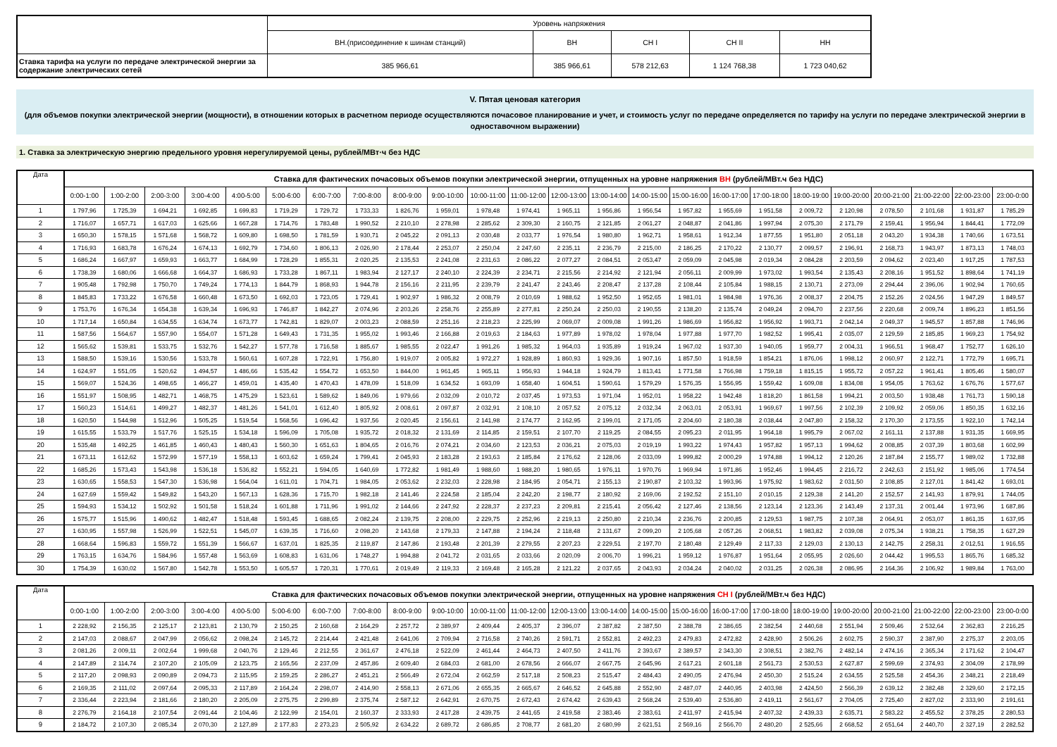| | Уровень напряжения | | | | |
| | ВН.(присоединение к шинам станций) | ВН | СН I | СН II | НН |
| Ставка тарифа на услуги по передаче электрической энергии за содержание электрических сетей | 385 966,61 | 385 966,61 | 578 212,63 | 1 124 768,38 | 1 723 040,62 |
V. Пятая ценовая категория
(для объемов покупки электрической энергии (мощности), в отношении которых в расчетном периоде осуществляются почасовое планирование и учет, и стоимость услуг по передаче определяется по тарифу на услуги по передаче электрической энергии в одноставочном выражении)
1. Ставка за электрическую энергию предельного уровня нерегулируемой цены, рублей/МВт·ч без НДС
| Дата | Ставка для фактических почасовых объемов покупки электрической энергии, отпущенных на уровне напряжения ВН (рублей/МВт.ч без НДС) | | | | | | | | | | | | | | | | | | | | | | | |
| --- | --- | --- | --- | --- | --- | --- | --- | --- | --- | --- | --- | --- | --- | --- | --- | --- | --- | --- | --- | --- | --- | --- | --- | --- |
| | 0:00-1:00 | 1:00-2:00 | 2:00-3:00 | 3:00-4:00 | 4:00-5:00 | 5:00-6:00 | 6:00-7:00 | 7:00-8:00 | 8:00-9:00 | 9:00-10:00 | 10:00-11:00 | 11:00-12:00 | 12:00-13:00 | 13:00-14:00 | 14:00-15:00 | 15:00-16:00 | 16:00-17:00 | 17:00-18:00 | 18:00-19:00 | 19:00-20:00 | 20:00-21:00 | 21:00-22:00 | 22:00-23:00 | 23:00-0:00 |
| 1 | 1 797,96 | 1 725,39 | 1 694,21 | 1 692,85 | 1 699,83 | 1 719,29 | 1 729,72 | 1 733,33 | 1 826,76 | 1 959,01 | 1 978,48 | 1 974,41 | 1 965,11 | 1 956,86 | 1 956,54 | 1 957,82 | 1 955,69 | 1 951,58 | 2 009,72 | 2 120,98 | 2 078,50 | 2 101,68 | 1 931,87 | 1 785,29 |
| 2 | 1 716,07 | 1 657,71 | 1 617,03 | 1 625,66 | 1 667,28 | 1 714,76 | 1 783,48 | 1 990,52 | 2 210,10 | 2 278,98 | 2 285,62 | 2 309,30 | 2 160,75 | 2 121,85 | 2 061,27 | 2 048,87 | 2 041,86 | 1 997,94 | 2 075,30 | 2 171,79 | 2 159,41 | 1 956,94 | 1 844,41 | 1 772,09 |
| 3 | 1 650,30 | 1 578,15 | 1 571,68 | 1 568,72 | 1 609,80 | 1 698,50 | 1 781,59 | 1 930,71 | 2 045,22 | 2 091,13 | 2 030,48 | 2 033,77 | 1 976,54 | 1 980,80 | 1 962,71 | 1 958,61 | 1 912,34 | 1 877,55 | 1 951,80 | 2 051,18 | 2 043,20 | 1 934,38 | 1 740,66 | 1 673,51 |
| 4 | 1 716,93 | 1 683,78 | 1 676,24 | 1 674,13 | 1 692,79 | 1 734,60 | 1 806,13 | 2 026,90 | 2 178,44 | 2 253,07 | 2 250,04 | 2 247,60 | 2 235,11 | 2 236,79 | 2 215,00 | 2 186,25 | 2 170,22 | 2 130,77 | 2 099,57 | 2 196,91 | 2 168,73 | 1 943,97 | 1 873,13 | 1 748,03 |
| 5 | 1 686,24 | 1 667,97 | 1 659,93 | 1 663,77 | 1 684,99 | 1 728,29 | 1 855,31 | 2 020,25 | 2 135,53 | 2 241,08 | 2 231,63 | 2 086,22 | 2 077,27 | 2 084,51 | 2 053,47 | 2 059,09 | 2 045,98 | 2 019,34 | 2 084,28 | 2 203,59 | 2 094,62 | 2 023,40 | 1 917,25 | 1 787,53 |
| 6 | 1 738,39 | 1 680,06 | 1 666,68 | 1 664,37 | 1 686,93 | 1 733,28 | 1 867,11 | 1 983,94 | 2 127,17 | 2 240,10 | 2 224,39 | 2 234,71 | 2 215,56 | 2 214,92 | 2 121,94 | 2 056,11 | 2 009,99 | 1 973,02 | 1 993,54 | 2 135,43 | 2 208,16 | 1 951,52 | 1 898,64 | 1 741,19 |
| 7 | 1 905,48 | 1 792,98 | 1 750,70 | 1 749,24 | 1 774,13 | 1 844,79 | 1 868,93 | 1 944,78 | 2 156,16 | 2 211,95 | 2 239,79 | 2 241,47 | 2 243,46 | 2 208,47 | 2 137,28 | 2 108,44 | 2 105,84 | 1 988,15 | 2 130,71 | 2 273,09 | 2 294,44 | 2 396,06 | 1 902,94 | 1 760,65 |
| 8 | 1 845,83 | 1 733,22 | 1 676,58 | 1 660,48 | 1 673,50 | 1 692,03 | 1 723,05 | 1 729,41 | 1 902,97 | 1 986,32 | 2 008,79 | 2 010,69 | 1 988,62 | 1 952,50 | 1 952,65 | 1 981,01 | 1 984,98 | 1 976,36 | 2 008,37 | 2 204,75 | 2 152,26 | 2 024,56 | 1 947,29 | 1 849,57 |
| 9 | 1 753,76 | 1 676,34 | 1 654,38 | 1 639,34 | 1 696,93 | 1 746,87 | 1 842,27 | 2 074,96 | 2 203,26 | 2 258,76 | 2 255,89 | 2 277,81 | 2 250,24 | 2 250,03 | 2 190,55 | 2 138,20 | 2 135,74 | 2 049,24 | 2 094,70 | 2 237,56 | 2 220,68 | 2 009,74 | 1 896,23 | 1 851,56 |
| 10 | 1 717,14 | 1 650,84 | 1 634,55 | 1 634,74 | 1 673,77 | 1 742,81 | 1 829,07 | 2 003,23 | 2 088,59 | 2 251,16 | 2 218,23 | 2 225,99 | 2 069,07 | 2 009,08 | 1 991,26 | 1 986,69 | 1 956,82 | 1 956,92 | 1 993,71 | 2 042,14 | 2 049,37 | 1 945,57 | 1 857,88 | 1 746,96 |
| 11 | 1 587,56 | 1 564,67 | 1 557,90 | 1 554,07 | 1 571,28 | 1 649,43 | 1 731,35 | 1 955,02 | 1 993,46 | 2 166,88 | 2 019,63 | 2 184,63 | 1 977,89 | 1 978,02 | 1 978,04 | 1 977,88 | 1 977,70 | 1 982,52 | 1 995,41 | 2 035,07 | 2 129,59 | 2 185,85 | 1 969,23 | 1 754,92 |
| 12 | 1 565,62 | 1 539,81 | 1 533,75 | 1 532,76 | 1 542,27 | 1 577,78 | 1 716,58 | 1 885,67 | 1 985,55 | 2 022,47 | 1 991,26 | 1 985,32 | 1 964,03 | 1 935,89 | 1 919,24 | 1 967,02 | 1 937,30 | 1 940,05 | 1 959,77 | 2 004,31 | 1 966,51 | 1 968,47 | 1 752,77 | 1 626,10 |
| 13 | 1 588,50 | 1 539,16 | 1 530,56 | 1 533,78 | 1 560,61 | 1 607,28 | 1 722,91 | 1 756,80 | 1 919,07 | 2 005,82 | 1 972,27 | 1 928,89 | 1 860,93 | 1 929,36 | 1 907,16 | 1 857,50 | 1 918,59 | 1 854,21 | 1 876,06 | 1 998,12 | 2 060,97 | 2 122,71 | 1 772,79 | 1 695,71 |
| 14 | 1 624,97 | 1 551,05 | 1 520,62 | 1 494,57 | 1 486,66 | 1 535,42 | 1 554,72 | 1 653,50 | 1 844,00 | 1 961,45 | 1 965,11 | 1 956,93 | 1 944,18 | 1 924,79 | 1 813,41 | 1 771,58 | 1 766,98 | 1 759,18 | 1 815,15 | 1 955,72 | 2 057,22 | 1 961,41 | 1 805,46 | 1 580,07 |
| 15 | 1 569,07 | 1 524,36 | 1 498,65 | 1 466,27 | 1 459,01 | 1 435,40 | 1 470,43 | 1 478,09 | 1 518,09 | 1 634,52 | 1 693,09 | 1 658,40 | 1 604,51 | 1 590,61 | 1 579,29 | 1 576,35 | 1 556,95 | 1 559,42 | 1 609,08 | 1 834,08 | 1 954,05 | 1 763,62 | 1 676,76 | 1 577,67 |
| 16 | 1 551,97 | 1 508,95 | 1 482,71 | 1 468,75 | 1 475,29 | 1 523,61 | 1 589,62 | 1 849,06 | 1 979,66 | 2 032,09 | 2 010,72 | 2 037,45 | 1 973,53 | 1 971,04 | 1 952,01 | 1 958,22 | 1 942,48 | 1 818,20 | 1 861,58 | 1 994,21 | 2 003,50 | 1 938,48 | 1 761,73 | 1 590,18 |
| 17 | 1 560,23 | 1 514,61 | 1 499,27 | 1 482,37 | 1 481,26 | 1 541,01 | 1 612,40 | 1 805,92 | 2 008,61 | 2 097,87 | 2 032,91 | 2 108,10 | 2 057,52 | 2 075,12 | 2 032,34 | 2 063,01 | 2 053,91 | 1 969,67 | 1 997,56 | 2 102,39 | 2 109,92 | 2 059,06 | 1 850,35 | 1 632,16 |
| 18 | 1 620,50 | 1 544,98 | 1 512,96 | 1 505,25 | 1 519,54 | 1 568,56 | 1 696,42 | 1 937,56 | 2 020,45 | 2 156,61 | 2 141,98 | 2 174,77 | 2 162,95 | 2 199,01 | 2 171,05 | 2 204,60 | 2 180,38 | 2 038,44 | 2 047,80 | 2 158,32 | 2 170,30 | 2 173,55 | 1 922,10 | 1 742,14 |
| 19 | 1 615,55 | 1 533,79 | 1 517,76 | 1 525,15 | 1 534,18 | 1 596,09 | 1 705,08 | 1 935,72 | 2 018,32 | 2 131,69 | 2 114,85 | 2 159,51 | 2 107,70 | 2 119,25 | 2 084,55 | 2 095,23 | 2 011,95 | 1 964,18 | 1 995,79 | 2 067,02 | 2 161,11 | 2 137,88 | 1 931,35 | 1 669,95 |
| 20 | 1 535,48 | 1 492,25 | 1 461,85 | 1 460,43 | 1 480,43 | 1 560,30 | 1 651,63 | 1 804,65 | 2 016,76 | 2 074,21 | 2 034,60 | 2 123,53 | 2 036,21 | 2 075,03 | 2 019,19 | 1 993,22 | 1 974,43 | 1 957,82 | 1 957,13 | 1 994,62 | 2 008,85 | 2 037,39 | 1 803,68 | 1 602,99 |
| 21 | 1 673,11 | 1 612,62 | 1 572,99 | 1 577,19 | 1 558,13 | 1 603,62 | 1 659,24 | 1 799,41 | 2 045,93 | 2 183,28 | 2 193,63 | 2 185,84 | 2 176,62 | 2 128,06 | 2 033,09 | 1 999,82 | 2 000,29 | 1 974,88 | 1 994,12 | 2 120,26 | 2 187,84 | 2 155,77 | 1 989,02 | 1 732,88 |
| 22 | 1 685,26 | 1 573,43 | 1 543,98 | 1 536,18 | 1 536,82 | 1 552,21 | 1 594,05 | 1 640,69 | 1 772,82 | 1 981,49 | 1 988,60 | 1 988,20 | 1 980,65 | 1 976,11 | 1 970,76 | 1 969,94 | 1 971,86 | 1 952,46 | 1 994,45 | 2 216,72 | 2 242,63 | 2 151,92 | 1 985,06 | 1 774,54 |
| 23 | 1 630,65 | 1 558,53 | 1 547,30 | 1 536,98 | 1 564,04 | 1 611,01 | 1 704,71 | 1 984,05 | 2 053,62 | 2 232,03 | 2 228,98 | 2 184,95 | 2 054,71 | 2 155,13 | 2 190,87 | 2 103,32 | 1 993,96 | 1 975,92 | 1 983,62 | 2 031,50 | 2 108,85 | 2 127,01 | 1 841,42 | 1 693,01 |
| 24 | 1 627,69 | 1 559,42 | 1 549,82 | 1 543,20 | 1 567,13 | 1 628,36 | 1 715,70 | 1 982,18 | 2 141,46 | 2 224,58 | 2 185,04 | 2 242,20 | 2 198,77 | 2 180,92 | 2 169,06 | 2 192,52 | 2 151,10 | 2 010,15 | 2 129,38 | 2 141,20 | 2 152,57 | 2 141,93 | 1 879,91 | 1 744,05 |
| 25 | 1 594,93 | 1 534,12 | 1 502,92 | 1 501,58 | 1 518,24 | 1 601,88 | 1 711,96 | 1 991,02 | 2 144,66 | 2 247,92 | 2 228,37 | 2 237,23 | 2 209,81 | 2 215,41 | 2 056,42 | 2 127,46 | 2 138,56 | 2 123,14 | 2 123,36 | 2 143,49 | 2 137,31 | 2 001,44 | 1 973,96 | 1 687,86 |
| 26 | 1 575,77 | 1 515,96 | 1 490,62 | 1 482,47 | 1 518,48 | 1 593,45 | 1 688,65 | 2 082,24 | 2 139,75 | 2 208,00 | 2 229,75 | 2 252,96 | 2 219,13 | 2 250,80 | 2 210,34 | 2 236,76 | 2 200,85 | 2 129,53 | 1 987,75 | 2 107,38 | 2 064,91 | 2 053,07 | 1 861,35 | 1 637,95 |
| 27 | 1 630,95 | 1 557,98 | 1 526,99 | 1 522,51 | 1 545,07 | 1 639,35 | 1 716,60 | 2 098,20 | 2 143,68 | 2 179,33 | 2 147,88 | 2 194,24 | 2 118,48 | 2 131,67 | 2 099,20 | 2 105,68 | 2 057,26 | 2 068,51 | 1 983,82 | 2 039,08 | 2 075,34 | 1 938,21 | 1 758,35 | 1 627,29 |
| 28 | 1 668,64 | 1 596,83 | 1 559,72 | 1 551,39 | 1 566,67 | 1 637,01 | 1 825,35 | 2 119,87 | 2 147,86 | 2 193,48 | 2 201,39 | 2 279,55 | 2 207,23 | 2 229,51 | 2 197,70 | 2 180,48 | 2 129,49 | 2 117,33 | 2 129,03 | 2 130,13 | 2 142,75 | 2 258,31 | 2 012,51 | 1 916,55 |
| 29 | 1 763,15 | 1 634,76 | 1 584,96 | 1 557,48 | 1 563,69 | 1 608,83 | 1 631,06 | 1 748,27 | 1 994,88 | 2 041,72 | 2 031,65 | 2 033,66 | 2 020,09 | 2 006,70 | 1 996,21 | 1 959,12 | 1 976,87 | 1 951,64 | 2 055,95 | 2 026,60 | 2 044,42 | 1 995,53 | 1 865,76 | 1 685,32 |
| 30 | 1 754,39 | 1 630,02 | 1 567,80 | 1 542,78 | 1 553,50 | 1 605,57 | 1 720,31 | 1 770,61 | 2 019,49 | 2 119,33 | 2 169,48 | 2 165,28 | 2 121,22 | 2 037,65 | 2 043,93 | 2 034,24 | 2 040,02 | 2 031,25 | 2 026,38 | 2 086,95 | 2 164,36 | 2 106,92 | 1 989,84 | 1 763,00 |
| Дата | Ставка для фактических почасовых объемов покупки электрической энергии, отпущенных на уровне напряжения СН I (рублей/МВт.ч без НДС) | | | | | | | | | | | | | | | | | | | | | | | |
| --- | --- | --- | --- | --- | --- | --- | --- | --- | --- | --- | --- | --- | --- | --- | --- | --- | --- | --- | --- | --- | --- | --- | --- | --- |
| | 0:00-1:00 | 1:00-2:00 | 2:00-3:00 | 3:00-4:00 | 4:00-5:00 | 5:00-6:00 | 6:00-7:00 | 7:00-8:00 | 8:00-9:00 | 9:00-10:00 | 10:00-11:00 | 11:00-12:00 | 12:00-13:00 | 13:00-14:00 | 14:00-15:00 | 15:00-16:00 | 16:00-17:00 | 17:00-18:00 | 18:00-19:00 | 19:00-20:00 | 20:00-21:00 | 21:00-22:00 | 22:00-23:00 | 23:00-0:00 |
| 1 | 2 228,92 | 2 156,35 | 2 125,17 | 2 123,81 | 2 130,79 | 2 150,25 | 2 160,68 | 2 164,29 | 2 257,72 | 2 389,97 | 2 409,44 | 2 405,37 | 2 396,07 | 2 387,82 | 2 387,50 | 2 388,78 | 2 386,65 | 2 382,54 | 2 440,68 | 2 551,94 | 2 509,46 | 2 532,64 | 2 362,83 | 2 216,25 |
| 2 | 2 147,03 | 2 088,67 | 2 047,99 | 2 056,62 | 2 098,24 | 2 145,72 | 2 214,44 | 2 421,48 | 2 641,06 | 2 709,94 | 2 716,58 | 2 740,26 | 2 591,71 | 2 552,81 | 2 492,23 | 2 479,83 | 2 472,82 | 2 428,90 | 2 506,26 | 2 602,75 | 2 590,37 | 2 387,90 | 2 275,37 | 2 203,05 |
| 3 | 2 081,26 | 2 009,11 | 2 002,64 | 1 999,68 | 2 040,76 | 2 129,46 | 2 212,55 | 2 361,67 | 2 476,18 | 2 522,09 | 2 461,44 | 2 464,73 | 2 407,50 | 2 411,76 | 2 393,67 | 2 389,57 | 2 343,30 | 2 308,51 | 2 382,76 | 2 482,14 | 2 474,16 | 2 365,34 | 2 171,62 | 2 104,47 |
| 4 | 2 147,89 | 2 114,74 | 2 107,20 | 2 105,09 | 2 123,75 | 2 165,56 | 2 237,09 | 2 457,86 | 2 609,40 | 2 684,03 | 2 681,00 | 2 678,56 | 2 666,07 | 2 667,75 | 2 645,96 | 2 617,21 | 2 601,18 | 2 561,73 | 2 530,53 | 2 627,87 | 2 599,69 | 2 374,93 | 2 304,09 | 2 178,99 |
| 5 | 2 117,20 | 2 098,93 | 2 090,89 | 2 094,73 | 2 115,95 | 2 159,25 | 2 286,27 | 2 451,21 | 2 566,49 | 2 672,04 | 2 662,59 | 2 517,18 | 2 508,23 | 2 515,47 | 2 484,43 | 2 490,05 | 2 476,94 | 2 450,30 | 2 515,24 | 2 634,55 | 2 525,58 | 2 454,36 | 2 348,21 | 2 218,49 |
| 6 | 2 169,35 | 2 111,02 | 2 097,64 | 2 095,33 | 2 117,89 | 2 164,24 | 2 298,07 | 2 414,90 | 2 558,13 | 2 671,06 | 2 655,35 | 2 665,67 | 2 646,52 | 2 645,88 | 2 552,90 | 2 487,07 | 2 440,95 | 2 403,98 | 2 424,50 | 2 566,39 | 2 639,12 | 2 382,48 | 2 329,60 | 2 172,15 |
| 7 | 2 336,44 | 2 223,94 | 2 181,66 | 2 180,20 | 2 205,09 | 2 275,75 | 2 299,89 | 2 375,74 | 2 587,12 | 2 642,91 | 2 670,75 | 2 672,43 | 2 674,42 | 2 639,43 | 2 568,24 | 2 539,40 | 2 536,80 | 2 419,11 | 2 561,67 | 2 704,05 | 2 725,40 | 2 827,02 | 2 333,90 | 2 191,61 |
| 8 | 2 276,79 | 2 164,18 | 2 107,54 | 2 091,44 | 2 104,46 | 2 122,99 | 2 154,01 | 2 160,37 | 2 333,93 | 2 417,28 | 2 439,75 | 2 441,65 | 2 419,58 | 2 383,46 | 2 383,61 | 2 411,97 | 2 415,94 | 2 407,32 | 2 439,33 | 2 635,71 | 2 583,22 | 2 455,52 | 2 378,25 | 2 280,53 |
| 9 | 2 184,72 | 2 107,30 | 2 085,34 | 2 070,30 | 2 127,89 | 2 177,83 | 2 273,23 | 2 505,92 | 2 634,22 | 2 689,72 | 2 686,85 | 2 708,77 | 2 681,20 | 2 680,99 | 2 621,51 | 2 569,16 | 2 566,70 | 2 480,20 | 2 525,66 | 2 668,52 | 2 651,64 | 2 440,70 | 2 327,19 | 2 282,52 |